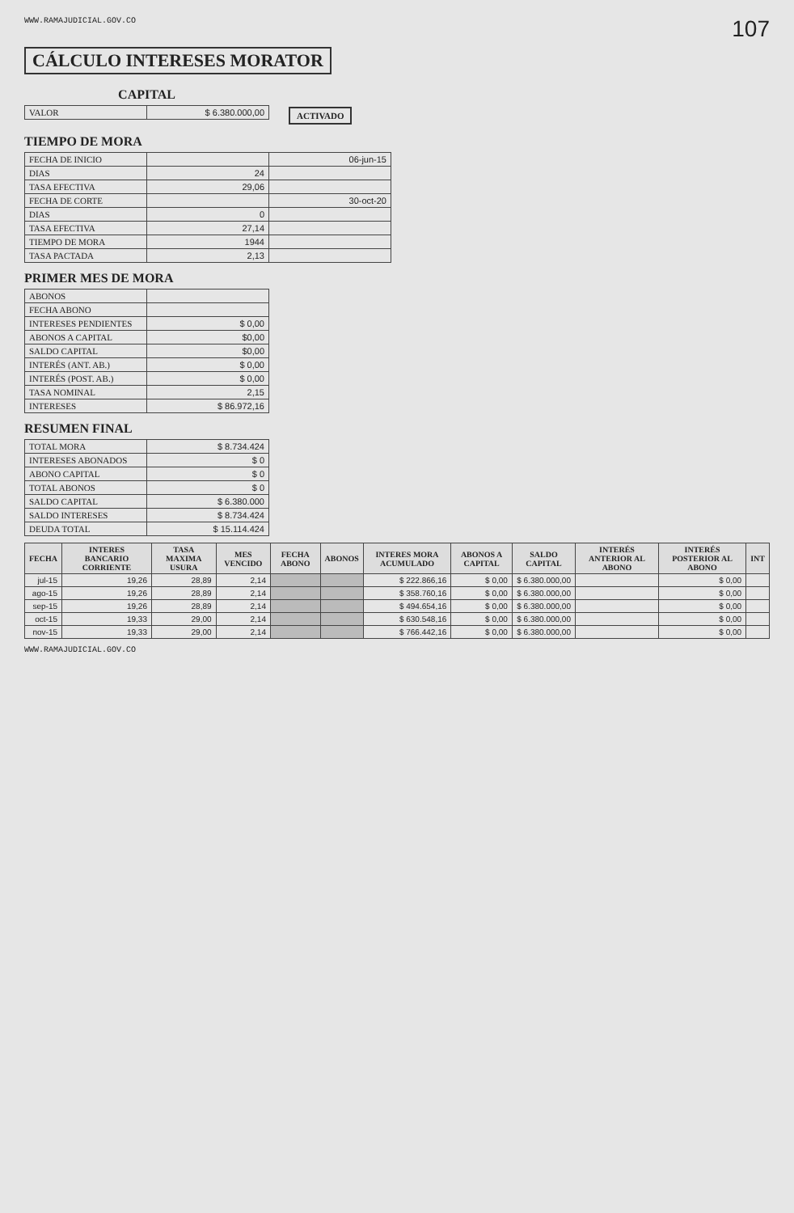WWW.RAMAJUDICIAL.GOV.CO 107
CÁLCULO INTERESES MORATOR
CAPITAL
| VALOR | $ 6.380.000,00 |
ACTIVADO
TIEMPO DE MORA
| FECHA DE INICIO | | 06-jun-15 |
| DIAS | 24 | |
| TASA EFECTIVA | 29,06 | |
| FECHA DE CORTE | | 30-oct-20 |
| DIAS | 0 | |
| TASA EFECTIVA | 27,14 | |
| TIEMPO DE MORA | 1944 | |
| TASA PACTADA | 2,13 | |
PRIMER MES DE MORA
| ABONOS | |
| FECHA ABONO | |
| INTERESES PENDIENTES | $ 0,00 |
| ABONOS A CAPITAL | $0,00 |
| SALDO CAPITAL | $0,00 |
| INTERÉS (ANT. AB.) | $ 0,00 |
| INTERÉS (POST. AB.) | $ 0,00 |
| TASA NOMINAL | 2,15 |
| INTERESES | $ 86.972,16 |
RESUMEN FINAL
| TOTAL MORA | $ 8.734.424 |
| INTERESES ABONADOS | $ 0 |
| ABONO CAPITAL | $ 0 |
| TOTAL ABONOS | $ 0 |
| SALDO CAPITAL | $ 6.380.000 |
| SALDO INTERESES | $ 8.734.424 |
| DEUDA TOTAL | $ 15.114.424 |
| FECHA | INTERES BANCARIO CORRIENTE | TASA MAXIMA USURA | MES VENCIDO | FECHA ABONO | ABONOS | INTERES MORA ACUMULADO | ABONOS A CAPITAL | SALDO CAPITAL | INTERÉS ANTERIOR AL ABONO | INTERÉS POSTERIOR AL ABONO | INT |
| --- | --- | --- | --- | --- | --- | --- | --- | --- | --- | --- | --- |
| jul-15 | 19,26 | 28,89 | 2,14 | | | $ 222.866,16 | $ 0,00 | $ 6.380.000,00 | | $ 0,00 | |
| ago-15 | 19,26 | 28,89 | 2,14 | | | $ 358.760,16 | $ 0,00 | $ 6.380.000,00 | | $ 0,00 | |
| sep-15 | 19,26 | 28,89 | 2,14 | | | $ 494.654,16 | $ 0,00 | $ 6.380.000,00 | | $ 0,00 | |
| oct-15 | 19,33 | 29,00 | 2,14 | | | $ 630.548,16 | $ 0,00 | $ 6.380.000,00 | | $ 0,00 | |
| nov-15 | 19,33 | 29,00 | 2,14 | | | $ 766.442,16 | $ 0,00 | $ 6.380.000,00 | | $ 0,00 | |
WWW.RAMAJUDICIAL.GOV.CO